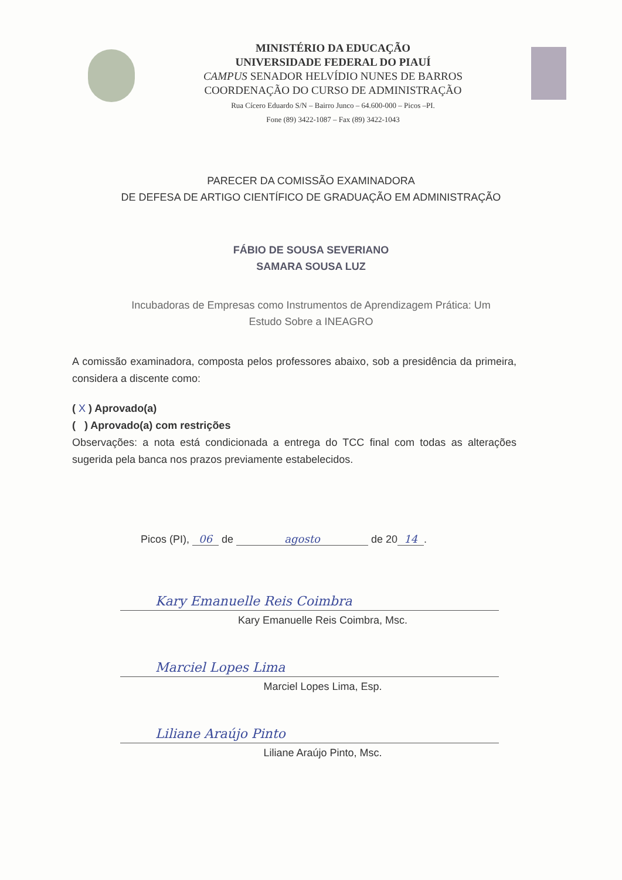MINISTÉRIO DA EDUCAÇÃO
UNIVERSIDADE FEDERAL DO PIAUÍ
CAMPUS SENADOR HELVÍDIO NUNES DE BARROS
COORDENAÇÃO DO CURSO DE ADMINISTRAÇÃO
Rua Cícero Eduardo S/N – Bairro Junco – 64.600-000 – Picos –PI.
Fone (89) 3422-1087 – Fax (89) 3422-1043
PARECER DA COMISSÃO EXAMINADORA
DE DEFESA DE ARTIGO CIENTÍFICO DE GRADUAÇÃO EM ADMINISTRAÇÃO
FÁBIO DE SOUSA SEVERIANO
SAMARA SOUSA LUZ
Incubadoras de Empresas como Instrumentos de Aprendizagem Prática: Um
Estudo Sobre a INEAGRO
A comissão examinadora, composta pelos professores abaixo, sob a presidência da primeira, considera a discente como:
( X ) Aprovado(a)
( ) Aprovado(a) com restrições
Observações: a nota está condicionada a entrega do TCC final com todas as alterações sugerida pela banca nos prazos previamente estabelecidos.
Picos (PI), 06 de agosto de 20 14.
Kary Emanuelle Reis Coimbra
Kary Emanuelle Reis Coimbra, Msc.
Marciel Lopes Lima
Marciel Lopes Lima, Esp.
Liliane Araújo Pinto
Liliane Araújo Pinto, Msc.